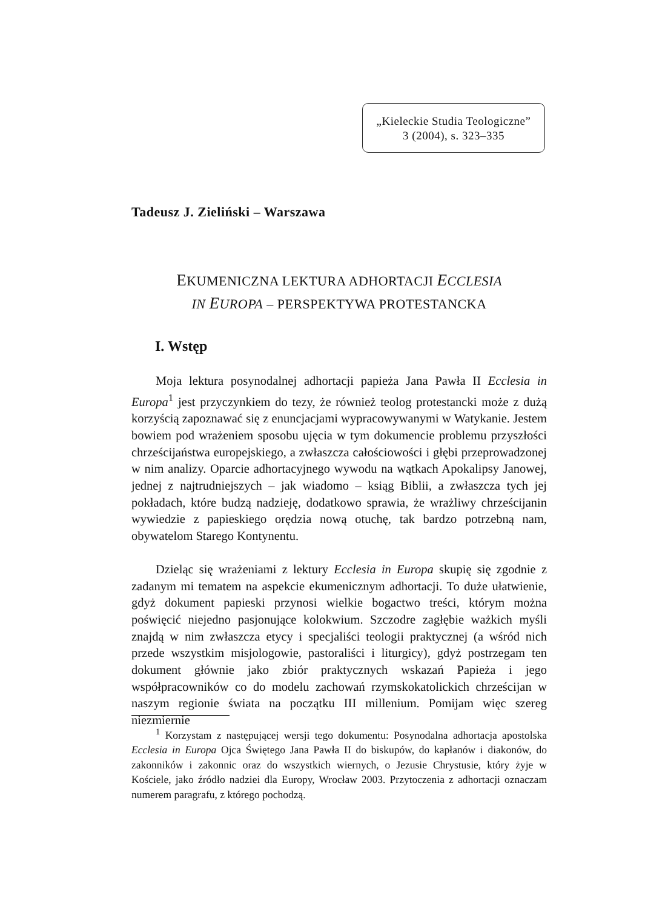„Kieleckie Studia Teologiczne”
3 (2004), s. 323–335
Tadeusz J. Zieliński – Warszawa
EKUMENICZNA LEKTURA ADHORTACJI ECCLESIA
IN EUROPA – PERSPEKTYWA PROTESTANCKA
I. Wstęp
Moja lektura posynodalnej adhortacji papieża Jana Pawła II Ecclesia in Europa<sup>1</sup> jest przyczynkiem do tezy, że również teolog protestancki może z dużą korzyścią zapoznawać się z enuncjacjami wypracowywanymi w Watykanie. Jestem bowiem pod wrażeniem sposobu ujęcia w tym dokumencie problemu przyszłości chrześcijaństwa europejskiego, a zwłaszcza całościowości i głębi przeprowadzonej w nim analizy. Oparcie adhortacyjnego wywodu na wątkach Apokalipsy Janowej, jednej z najtrudniejszych – jak wiadomo – ksiąg Biblii, a zwłaszcza tych jej pokładach, które budzą nadzieję, dodatkowo sprawia, że wrażliwy chrześcijanin wywiedzie z papieskiego orędzia nową otuchę, tak bardzo potrzebną nam, obywatelom Starego Kontynentu.
Dzieląc się wrażeniami z lektury Ecclesia in Europa skupię się zgodnie z zadanym mi tematem na aspekcie ekumenicznym adhortacji. To duże ułatwienie, gdyż dokument papieski przynosi wielkie bogactwo treści, którym można poświęcić niejedno pasjonujące kolokwium. Szczodre zagłębie ważkich myśli znajdą w nim zwłaszcza etycy i specjaliści teologii praktycznej (a wśród nich przede wszystkim misjologowie, pastoraliści i liturgicy), gdyż postrzegam ten dokument głównie jako zbiór praktycznych wskazań Papieża i jego współpracowników co do modelu zachowań rzymskokatolickich chrześcijan w naszym regionie świata na początku III millenium. Pomijam więc szereg niezmiernie
<sup>1</sup> Korzystam z następującej wersji tego dokumentu: Posynodalna adhortacja apostolska Ecclesia in Europa Ojca Świętego Jana Pawła II do biskupów, do kapłanów i diakonów, do zakonników i zakonnic oraz do wszystkich wiernych, o Jezusie Chrystusie, który żyje w Kościele, jako źródło nadziei dla Europy, Wrocław 2003. Przytoczenia z adhortacji oznaczam numerem paragrafu, z którego pochodzą.